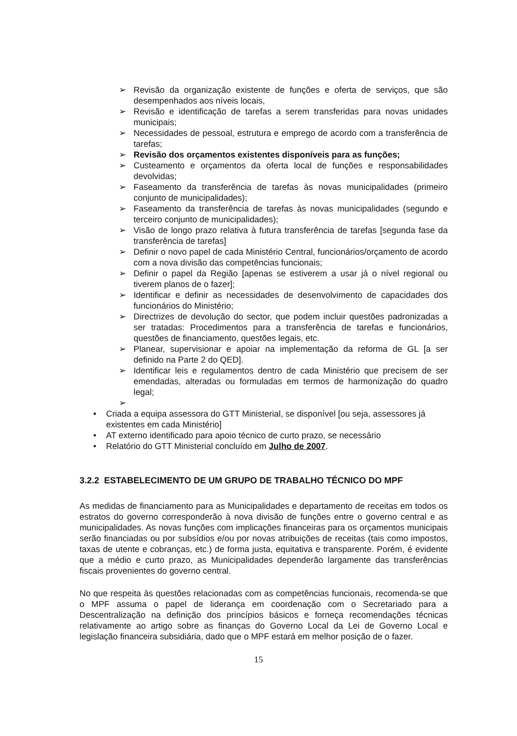➢ Revisão da organização existente de funções e oferta de serviços, que são desempenhados aos níveis locais,
➢ Revisão e identificação de tarefas a serem transferidas para novas unidades municipais;
➢ Necessidades de pessoal, estrutura e emprego de acordo com a transferência de tarefas;
➢ Revisão dos orçamentos existentes disponíveis para as funções;
➢ Custeamento e orçamentos da oferta local de funções e responsabilidades devolvidas;
➢ Faseamento da transferência de tarefas às novas municipalidades (primeiro conjunto de municipalidades);
➢ Faseamento da transferência de tarefas às novas municipalidades (segundo e terceiro conjunto de municipalidades);
➢ Visão de longo prazo relativa à futura transferência de tarefas [segunda fase da transferência de tarefas]
➢ Definir o novo papel de cada Ministério Central, funcionários/orçamento de acordo com a nova divisão das competências funcionais;
➢ Definir o papel da Região [apenas se estiverem a usar já o nível regional ou tiverem planos de o fazer];
➢ Identificar e definir as necessidades de desenvolvimento de capacidades dos funcionários do Ministério;
➢ Directrizes de devolução do sector, que podem incluir questões padronizadas a ser tratadas: Procedimentos para a transferência de tarefas e funcionários, questões de financiamento, questões legais, etc.
➢ Planear, supervisionar e apoiar na implementação da reforma de GL [a ser definido na Parte 2 do QED].
➢ Identificar leis e regulamentos dentro de cada Ministério que precisem de ser emendadas, alteradas ou formuladas em termos de harmonização do quadro legal;
➢
• Criada a equipa assessora do GTT Ministerial, se disponível [ou seja, assessores já existentes em cada Ministério]
• AT externo identificado para apoio técnico de curto prazo, se necessário
• Relatório do GTT Ministerial concluído em Julho de 2007.
3.2.2 ESTABELECIMENTO DE UM GRUPO DE TRABALHO TÉCNICO DO MPF
As medidas de financiamento para as Municipalidades e departamento de receitas em todos os estratos do governo corresponderão à nova divisão de funções entre o governo central e as municipalidades. As novas funções com implicações financeiras para os orçamentos municipais serão financiadas ou por subsídios e/ou por novas atribuições de receitas (tais como impostos, taxas de utente e cobranças, etc.) de forma justa, equitativa e transparente. Porém, é evidente que a médio e curto prazo, as Municipalidades dependerão largamente das transferências fiscais provenientes do governo central.
No que respeita às questões relacionadas com as competências funcionais, recomenda-se que o MPF assuma o papel de liderança em coordenação com o Secretariado para a Descentralização na definição dos princípios básicos e forneça recomendações técnicas relativamente ao artigo sobre as finanças do Governo Local da Lei de Governo Local e legislação financeira subsidiária, dado que o MPF estará em melhor posição de o fazer.
15